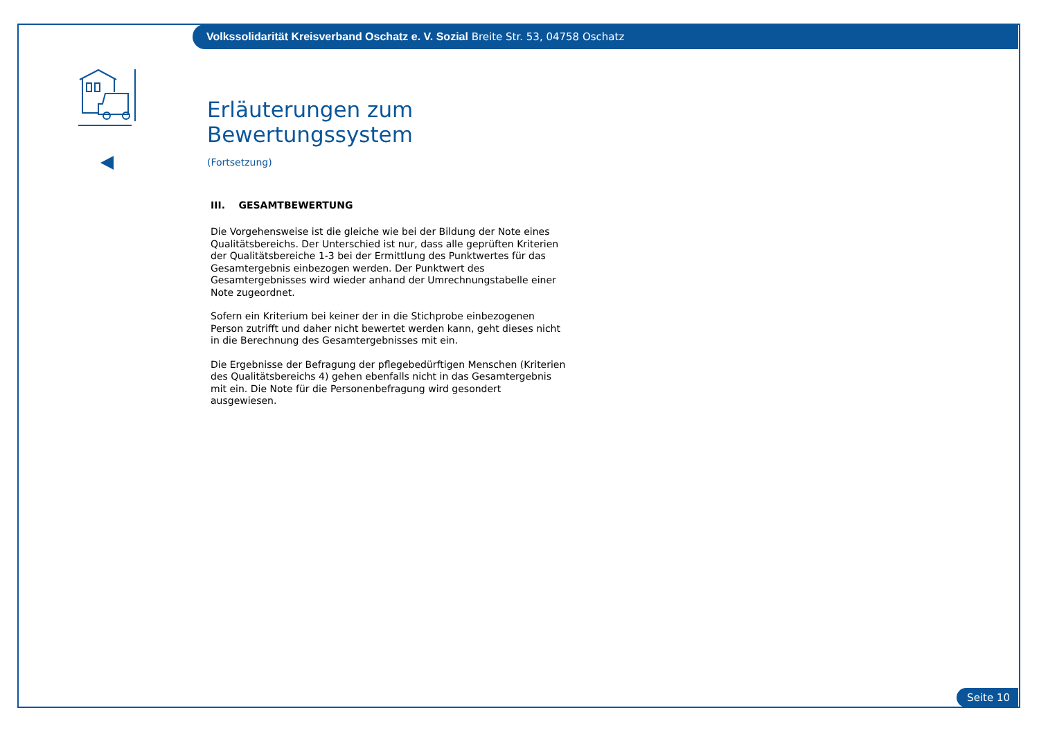Volkssolidarität Kreisverband Oschatz e. V. Sozial Breite Str. 53, 04758 Oschatz
Erläuterungen zum Bewertungssystem
(Fortsetzung)
III. GESAMTBEWERTUNG
Die Vorgehensweise ist die gleiche wie bei der Bildung der Note eines Qualitätsbereichs. Der Unterschied ist nur, dass alle geprüften Kriterien der Qualitätsbereiche 1-3 bei der Ermittlung des Punktwertes für das Gesamtergebnis einbezogen werden. Der Punktwert des Gesamtergebnisses wird wieder anhand der Umrechnungstabelle einer Note zugeordnet.
Sofern ein Kriterium bei keiner der in die Stichprobe einbezogenen Person zutrifft und daher nicht bewertet werden kann, geht dieses nicht in die Berechnung des Gesamtergebnisses mit ein.
Die Ergebnisse der Befragung der pflegebedürftigen Menschen (Kriterien des Qualitätsbereichs 4) gehen ebenfalls nicht in das Gesamtergebnis mit ein. Die Note für die Personenbefragung wird gesondert ausgewiesen.
Seite 10